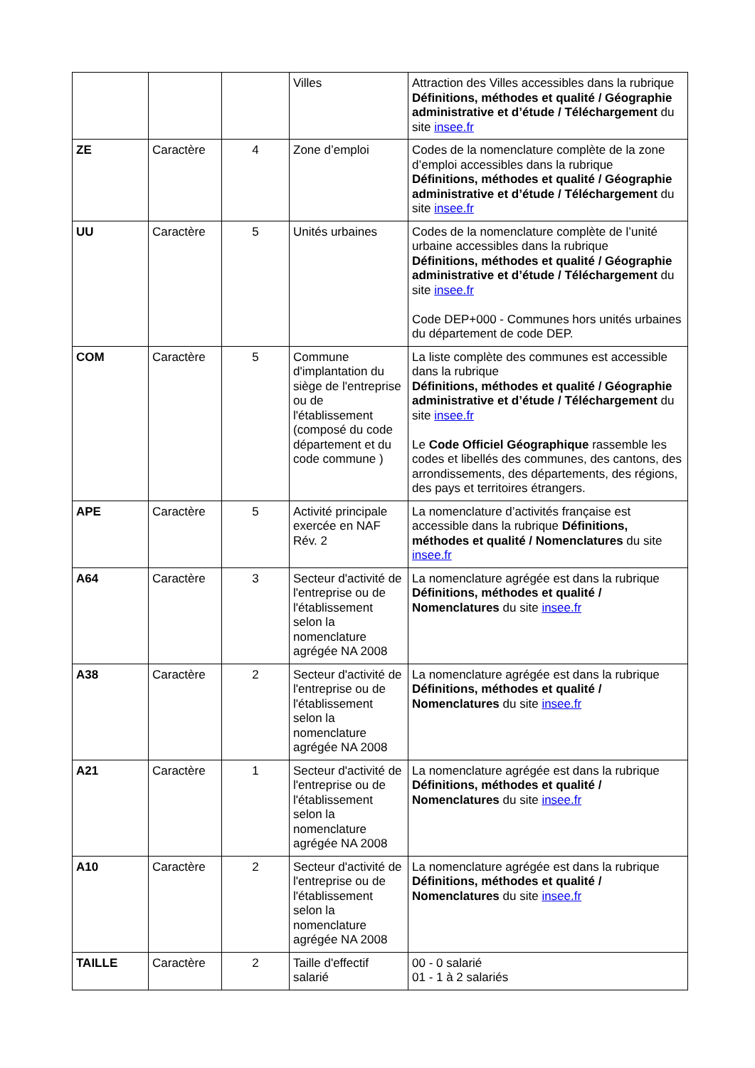| | | | Villes | Attraction des Villes accessibles dans la rubrique Définitions, méthodes et qualité / Géographie administrative et d’étude / Téléchargement du site insee.fr |
| ZE | Caractère | 4 | Zone d’emploi | Codes de la nomenclature complète de la zone d’emploi accessibles dans la rubrique Définitions, méthodes et qualité / Géographie administrative et d’étude / Téléchargement du site insee.fr |
| UU | Caractère | 5 | Unités urbaines | Codes de la nomenclature complète de l’unité urbaine accessibles dans la rubrique Définitions, méthodes et qualité / Géographie administrative et d’étude / Téléchargement du site insee.fr Code DEP+000 - Communes hors unités urbaines du département de code DEP. |
| COM | Caractère | 5 | Commune d'implantation du siège de l'entreprise ou de l'établissement (composé du code département et du code commune ) | La liste complète des communes est accessible dans la rubrique Définitions, méthodes et qualité / Géographie administrative et d’étude / Téléchargement du site insee.fr Le Code Officiel Géographique rassemble les codes et libellés des communes, des cantons, des arrondissements, des départements, des régions, des pays et territoires étrangers. |
| APE | Caractère | 5 | Activité principale exercée en NAF Rév. 2 | La nomenclature d’activités française est accessible dans la rubrique Définitions, méthodes et qualité / Nomenclatures du site insee.fr |
| A64 | Caractère | 3 | Secteur d'activité de l'entreprise ou de l'établissement selon la nomenclature agrégée NA 2008 | La nomenclature agrégée est dans la rubrique Définitions, méthodes et qualité / Nomenclatures du site insee.fr |
| A38 | Caractère | 2 | Secteur d'activité de l'entreprise ou de l'établissement selon la nomenclature agrégée NA 2008 | La nomenclature agrégée est dans la rubrique Définitions, méthodes et qualité / Nomenclatures du site insee.fr |
| A21 | Caractère | 1 | Secteur d'activité de l'entreprise ou de l'établissement selon la nomenclature agrégée NA 2008 | La nomenclature agrégée est dans la rubrique Définitions, méthodes et qualité / Nomenclatures du site insee.fr |
| A10 | Caractère | 2 | Secteur d'activité de l'entreprise ou de l'établissement selon la nomenclature agrégée NA 2008 | La nomenclature agrégée est dans la rubrique Définitions, méthodes et qualité / Nomenclatures du site insee.fr |
| TAILLE | Caractère | 2 | Taille d'effectif salarié | 00 - 0 salarié 01 - 1 à 2 salariés |